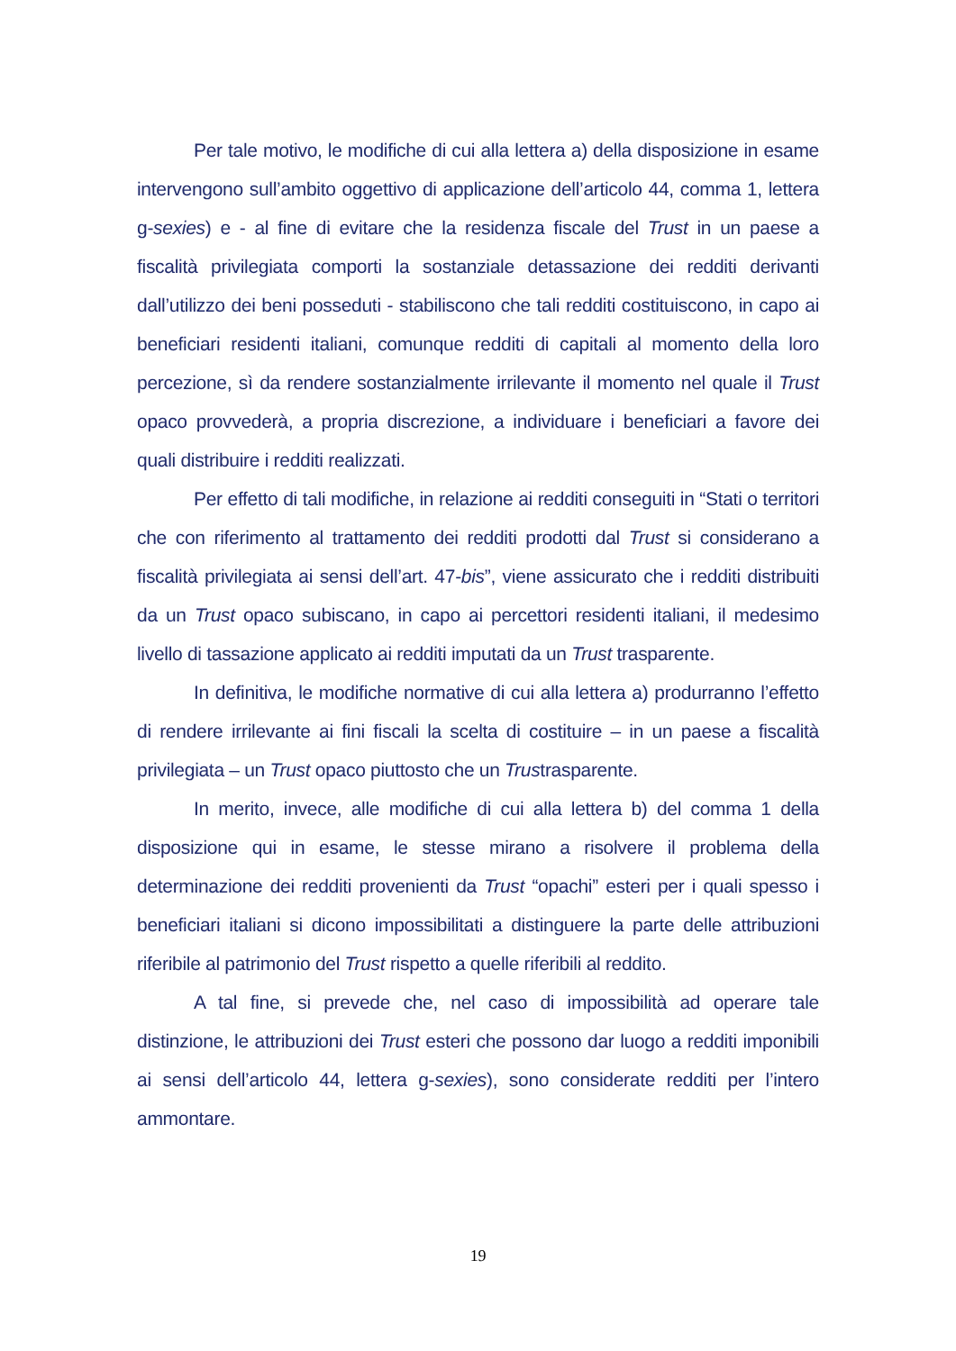Per tale motivo, le modifiche di cui alla lettera a) della disposizione in esame intervengono sull’ambito oggettivo di applicazione dell’articolo 44, comma 1, lettera g-sexies) e - al fine di evitare che la residenza fiscale del Trust in un paese a fiscalità privilegiata comporti la sostanziale detassazione dei redditi derivanti dall’utilizzo dei beni posseduti - stabiliscono che tali redditi costituiscono, in capo ai beneficiari residenti italiani, comunque redditi di capitali al momento della loro percezione, sì da rendere sostanzialmente irrilevante il momento nel quale il Trust opaco provvederà, a propria discrezione, a individuare i beneficiari a favore dei quali distribuire i redditi realizzati.
Per effetto di tali modifiche, in relazione ai redditi conseguiti in “Stati o territori che con riferimento al trattamento dei redditi prodotti dal Trust si considerano a fiscalità privilegiata ai sensi dell’art. 47-bis”, viene assicurato che i redditi distribuiti da un Trust opaco subiscano, in capo ai percettori residenti italiani, il medesimo livello di tassazione applicato ai redditi imputati da un Trust trasparente.
In definitiva, le modifiche normative di cui alla lettera a) produrranno l’effetto di rendere irrilevante ai fini fiscali la scelta di costituire – in un paese a fiscalità privilegiata – un Trust opaco piuttosto che un Trustrasparente.
In merito, invece, alle modifiche di cui alla lettera b) del comma 1 della disposizione qui in esame, le stesse mirano a risolvere il problema della determinazione dei redditi provenienti da Trust “opachi” esteri per i quali spesso i beneficiari italiani si dicono impossibilitati a distinguere la parte delle attribuzioni riferibile al patrimonio del Trust rispetto a quelle riferibili al reddito.
A tal fine, si prevede che, nel caso di impossibilità ad operare tale distinzione, le attribuzioni dei Trust esteri che possono dar luogo a redditi imponibili ai sensi dell’articolo 44, lettera g-sexies), sono considerate redditi per l’intero ammontare.
19